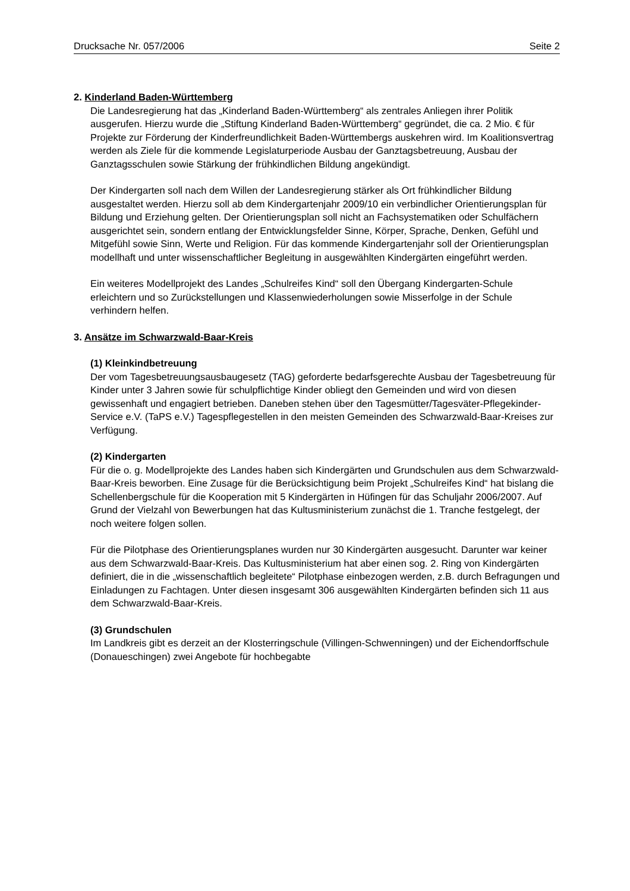Drucksache Nr. 057/2006 Seite 2
2. Kinderland Baden-Württemberg
Die Landesregierung hat das „Kinderland Baden-Württemberg“ als zentrales Anliegen ihrer Politik ausgerufen. Hierzu wurde die „Stiftung Kinderland Baden-Württemberg“ gegründet, die ca. 2 Mio. € für Projekte zur Förderung der Kinderfreundlichkeit Baden-Württembergs auskehren wird. Im Koalitionsvertrag werden als Ziele für die kommende Legislaturperiode Ausbau der Ganztagsbetreuung, Ausbau der Ganztagsschulen sowie Stärkung der frühkindlichen Bildung angekündigt.
Der Kindergarten soll nach dem Willen der Landesregierung stärker als Ort frühkindlicher Bildung ausgestaltet werden. Hierzu soll ab dem Kindergartenjahr 2009/10 ein verbindlicher Orientierungsplan für Bildung und Erziehung gelten. Der Orientierungsplan soll nicht an Fachsystematiken oder Schulfächern ausgerichtet sein, sondern entlang der Entwicklungsfelder Sinne, Körper, Sprache, Denken, Gefühl und Mitgefühl sowie Sinn, Werte und Religion. Für das kommende Kindergartenjahr soll der Orientierungsplan modellhaft und unter wissenschaftlicher Begleitung in ausgewählten Kindergärten eingeführt werden.
Ein weiteres Modellprojekt des Landes „Schulreifes Kind“ soll den Übergang Kindergarten-Schule erleichtern und so Zurückstellungen und Klassenwiederholungen sowie Misserfolge in der Schule verhindern helfen.
3. Ansätze im Schwarzwald-Baar-Kreis
(1) Kleinkindbetreuung
Der vom Tagesbetreuungsausbaugesetz (TAG) geforderte bedarfsgerechte Ausbau der Tagesbetreuung für Kinder unter 3 Jahren sowie für schulpflichtige Kinder obliegt den Gemeinden und wird von diesen gewissenhaft und engagiert betrieben. Daneben stehen über den Tagesmütter/Tagesväter-Pflegekinder-Service e.V. (TaPS e.V.) Tagespflegestellen in den meisten Gemeinden des Schwarzwald-Baar-Kreises zur Verfügung.
(2) Kindergarten
Für die o. g. Modellprojekte des Landes haben sich Kindergärten und Grundschulen aus dem Schwarzwald-Baar-Kreis beworben. Eine Zusage für die Berücksichtigung beim Projekt „Schulreifes Kind“ hat bislang die Schellenbergschule für die Kooperation mit 5 Kindergärten in Hüfingen für das Schuljahr 2006/2007. Auf Grund der Vielzahl von Bewerbungen hat das Kultusministerium zunächst die 1. Tranche festgelegt, der noch weitere folgen sollen.
Für die Pilotphase des Orientierungsplanes wurden nur 30 Kindergärten ausgesucht. Darunter war keiner aus dem Schwarzwald-Baar-Kreis. Das Kultusministerium hat aber einen sog. 2. Ring von Kindergärten definiert, die in die „wissenschaftlich begleitete“ Pilotphase einbezogen werden, z.B. durch Befragungen und Einladungen zu Fachtagen. Unter diesen insgesamt 306 ausgewählten Kindergärten befinden sich 11 aus dem Schwarzwald-Baar-Kreis.
(3) Grundschulen
Im Landkreis gibt es derzeit an der Klosterringschule (Villingen-Schwenningen) und der Eichendorffschule (Donaueschingen) zwei Angebote für hochbegabte